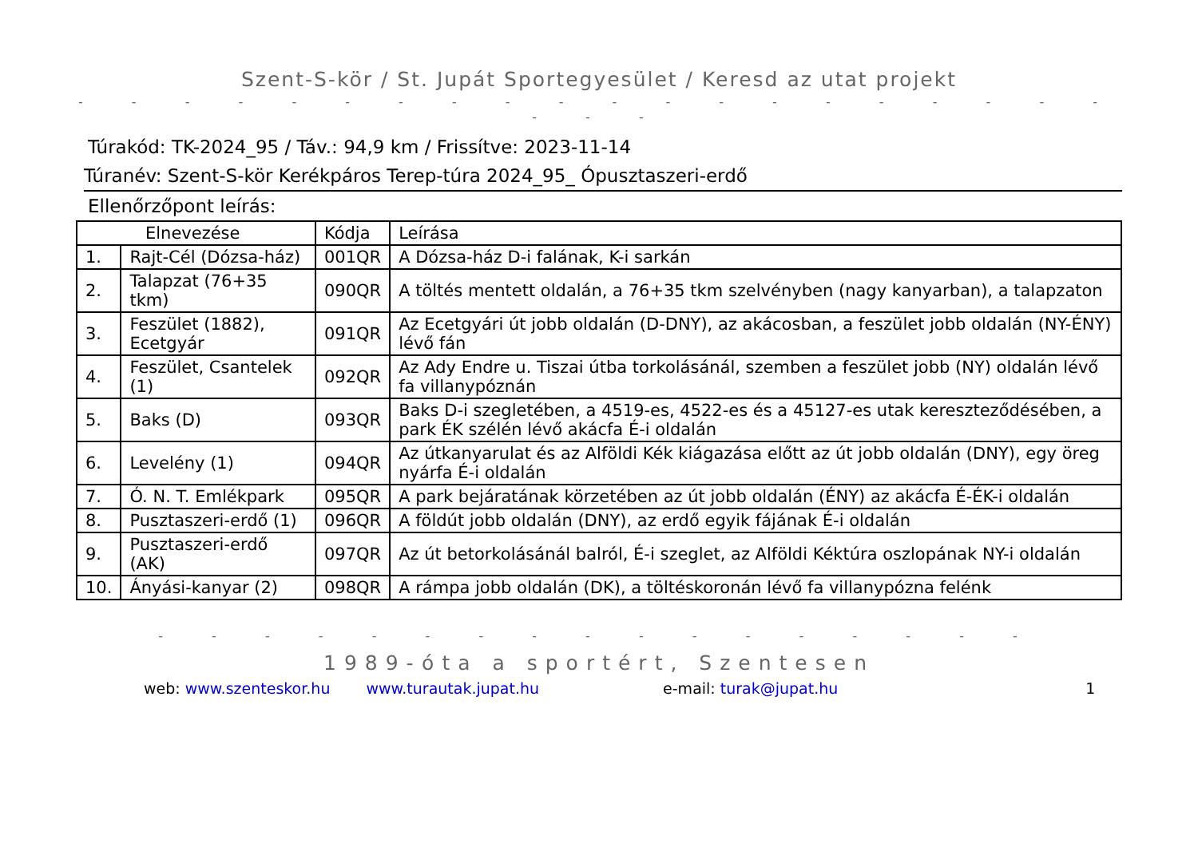Szent-S-kör / St. Jupát Sportegyesület / Keresd az utat projekt
- - - - - - - - - - - - - - - - - - - - - - -
Túrakód: TK-2024_95 / Táv.: 94,9 km / Frissítve: 2023-11-14
Túranév: Szent-S-kör Kerékpáros Terep-túra 2024_95_ Ópusztaszeri-erdő
Ellenőrzőpont leírás:
| Elnevezése | | Kódja | Leírása |
| --- | --- | --- | --- |
| 1. | Rajt-Cél (Dózsa-ház) | 001QR | A Dózsa-ház D-i falának, K-i sarkán |
| 2. | Talapzat (76+35 tkm) | 090QR | A töltés mentett oldalán, a 76+35 tkm szelvényben (nagy kanyarban), a talapzaton |
| 3. | Feszület (1882), Ecetgyár | 091QR | Az Ecetgyári út jobb oldalán (D-DNY), az akácosban, a feszület jobb oldalán (NY-ÉNY) lévő fán |
| 4. | Feszület, Csantelek (1) | 092QR | Az Ady Endre u. Tiszai útba torkolásánál, szemben a feszület jobb (NY) oldalán lévő fa villanypóznán |
| 5. | Baks (D) | 093QR | Baks D-i szegletében, a 4519-es, 4522-es és a 45127-es utak kereszteződésében, a park ÉK szélén lévő akácfa É-i oldalán |
| 6. | Levelény (1) | 094QR | Az útkanyarulat és az Alföldi Kék kiágazása előtt az út jobb oldalán (DNY), egy öreg nyárfa É-i oldalán |
| 7. | Ó. N. T. Emlékpark | 095QR | A park bejáratának körzetében az út jobb oldalán (ÉNY) az akácfa É-ÉK-i oldalán |
| 8. | Pusztaszeri-erdő (1) | 096QR | A földút jobb oldalán (DNY), az erdő egyik fájának É-i oldalán |
| 9. | Pusztaszeri-erdő (AK) | 097QR | Az út betorkolásánál balról, É-i szeglet, az Alföldi Kéktúra oszlopának NY-i oldalán |
| 10. | Ányási-kanyar (2) | 098QR | A rámpa jobb oldalán (DK), a töltéskoronán lévő fa villanypózna felénk |
- - - - - - - - - - - - - - - - -
1989-óta a sportért, Szentesen
web: www.szenteskor.hu www.turautak.jupat.hu e-mail: turak@jupat.hu 1